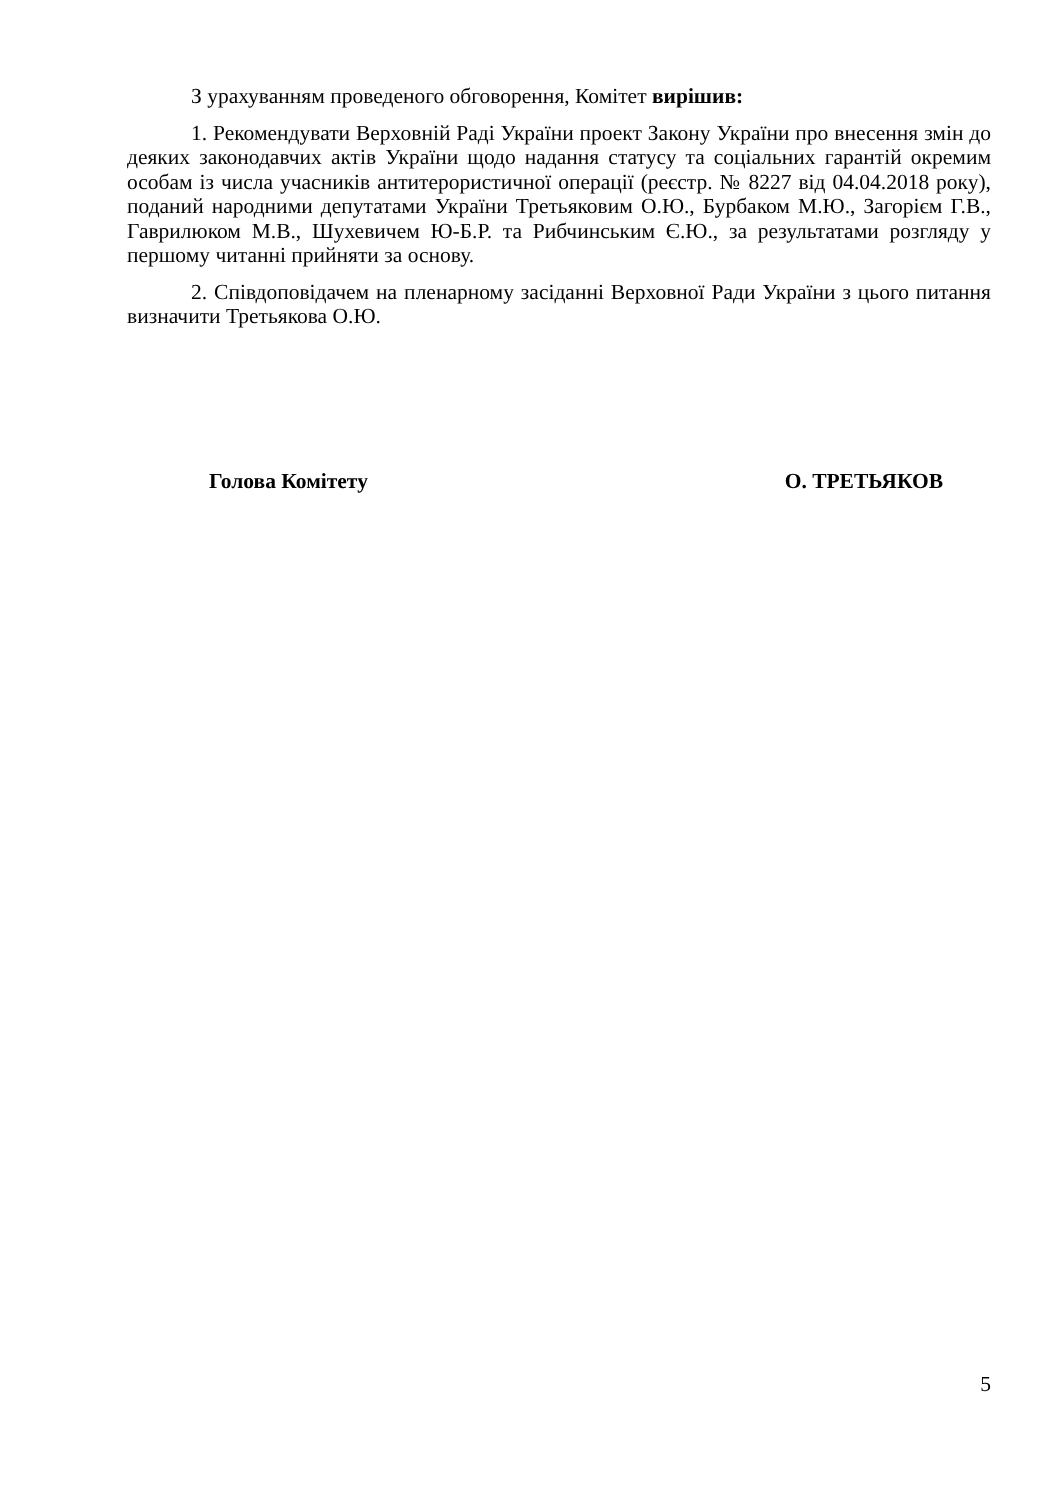З урахуванням проведеного обговорення, Комітет вирішив:
1. Рекомендувати Верховній Раді України проект Закону України про внесення змін до деяких законодавчих актів України щодо надання статусу та соціальних гарантій окремим особам із числа учасників антитерористичної операції (реєстр. № 8227 від 04.04.2018 року), поданий народними депутатами України Третьяковим О.Ю., Бурбаком М.Ю., Загорієм Г.В., Гаврилюком М.В., Шухевичем Ю-Б.Р. та Рибчинським Є.Ю., за результатами розгляду у першому читанні прийняти за основу.
2. Співдоповідачем на пленарному засіданні Верховної Ради України з цього питання визначити Третьякова О.Ю.
Голова Комітету О. ТРЕТЬЯКОВ
5